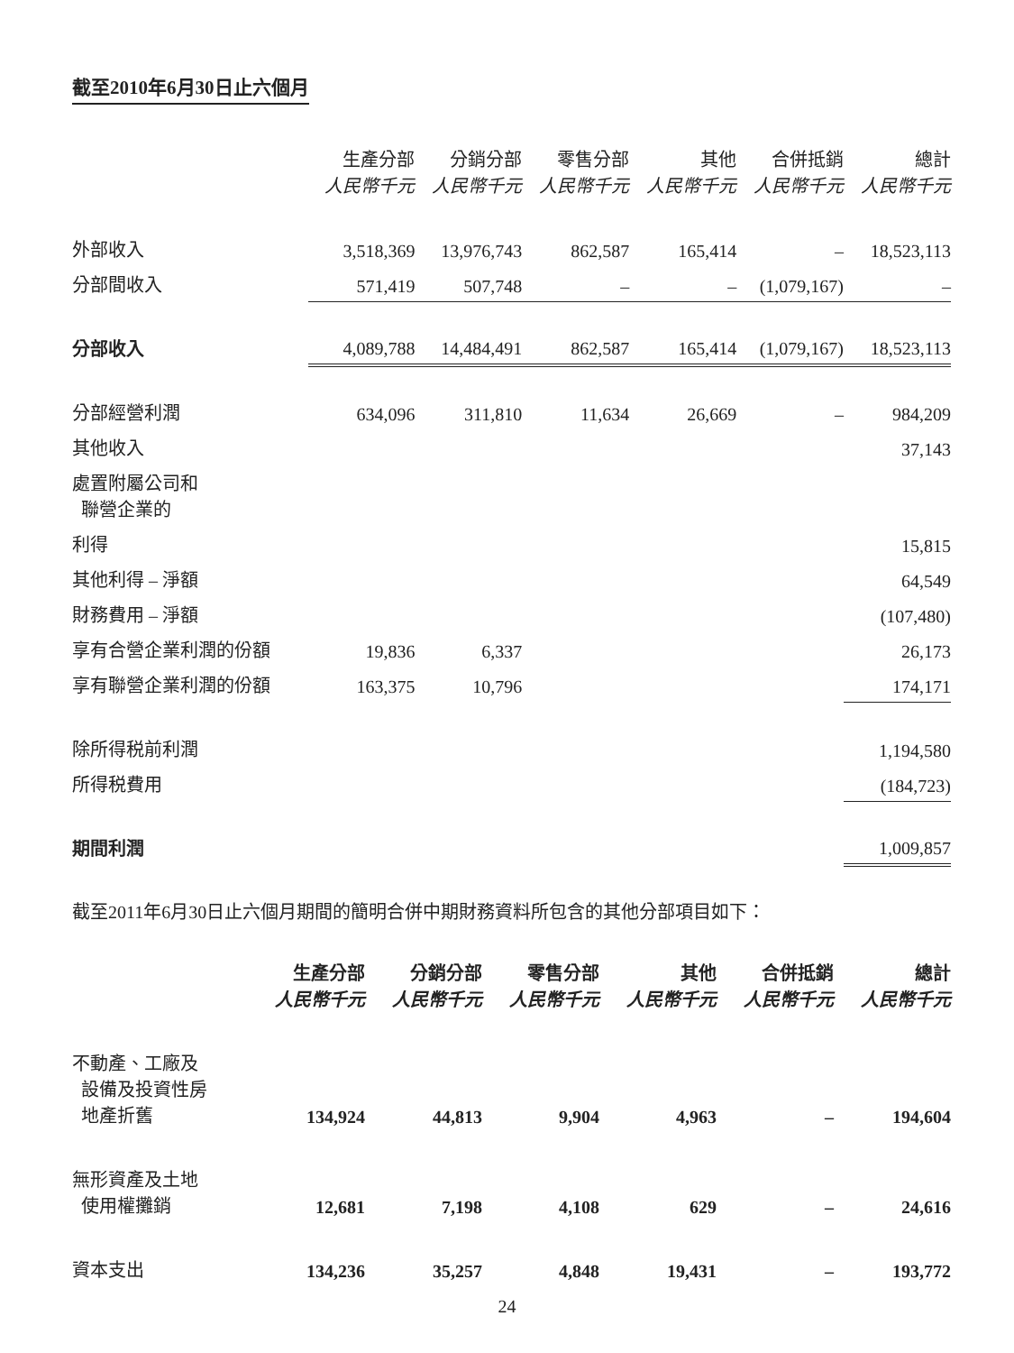截至2010年6月30日止六個月
| | 生產分部 人民幣千元 | 分銷分部 人民幣千元 | 零售分部 人民幣千元 | 其他 人民幣千元 | 合併抵銷 人民幣千元 | 總計 人民幣千元 |
| --- | --- | --- | --- | --- | --- | --- |
| 外部收入 | 3,518,369 | 13,976,743 | 862,587 | 165,414 | – | 18,523,113 |
| 分部間收入 | 571,419 | 507,748 | – | – | (1,079,167) | – |
| 分部收入 | 4,089,788 | 14,484,491 | 862,587 | 165,414 | (1,079,167) | 18,523,113 |
| 分部經營利潤 | 634,096 | 311,810 | 11,634 | 26,669 | – | 984,209 |
| 其他收入 | | | | | | 37,143 |
| 處置附屬公司和 聯營企業的 | | | | | | |
| 利得 | | | | | | 15,815 |
| 其他利得 – 淨額 | | | | | | 64,549 |
| 財務費用 – 淨額 | | | | | | (107,480) |
| 享有合營企業利潤的份額 | 19,836 | 6,337 | | | | 26,173 |
| 享有聯營企業利潤的份額 | 163,375 | 10,796 | | | | 174,171 |
| 除所得税前利潤 | | | | | | 1,194,580 |
| 所得税費用 | | | | | | (184,723) |
| 期間利潤 | | | | | | 1,009,857 |
截至2011年6月30日止六個月期間的簡明合併中期財務資料所包含的其他分部項目如下：
| | 生產分部 人民幣千元 | 分銷分部 人民幣千元 | 零售分部 人民幣千元 | 其他 人民幣千元 | 合併抵銷 人民幣千元 | 總計 人民幣千元 |
| --- | --- | --- | --- | --- | --- | --- |
| 不動產、工廠及 設備及投資性房 地產折舊 | 134,924 | 44,813 | 9,904 | 4,963 | – | 194,604 |
| 無形資產及土地 使用權攤銷 | 12,681 | 7,198 | 4,108 | 629 | – | 24,616 |
| 資本支出 | 134,236 | 35,257 | 4,848 | 19,431 | – | 193,772 |
24